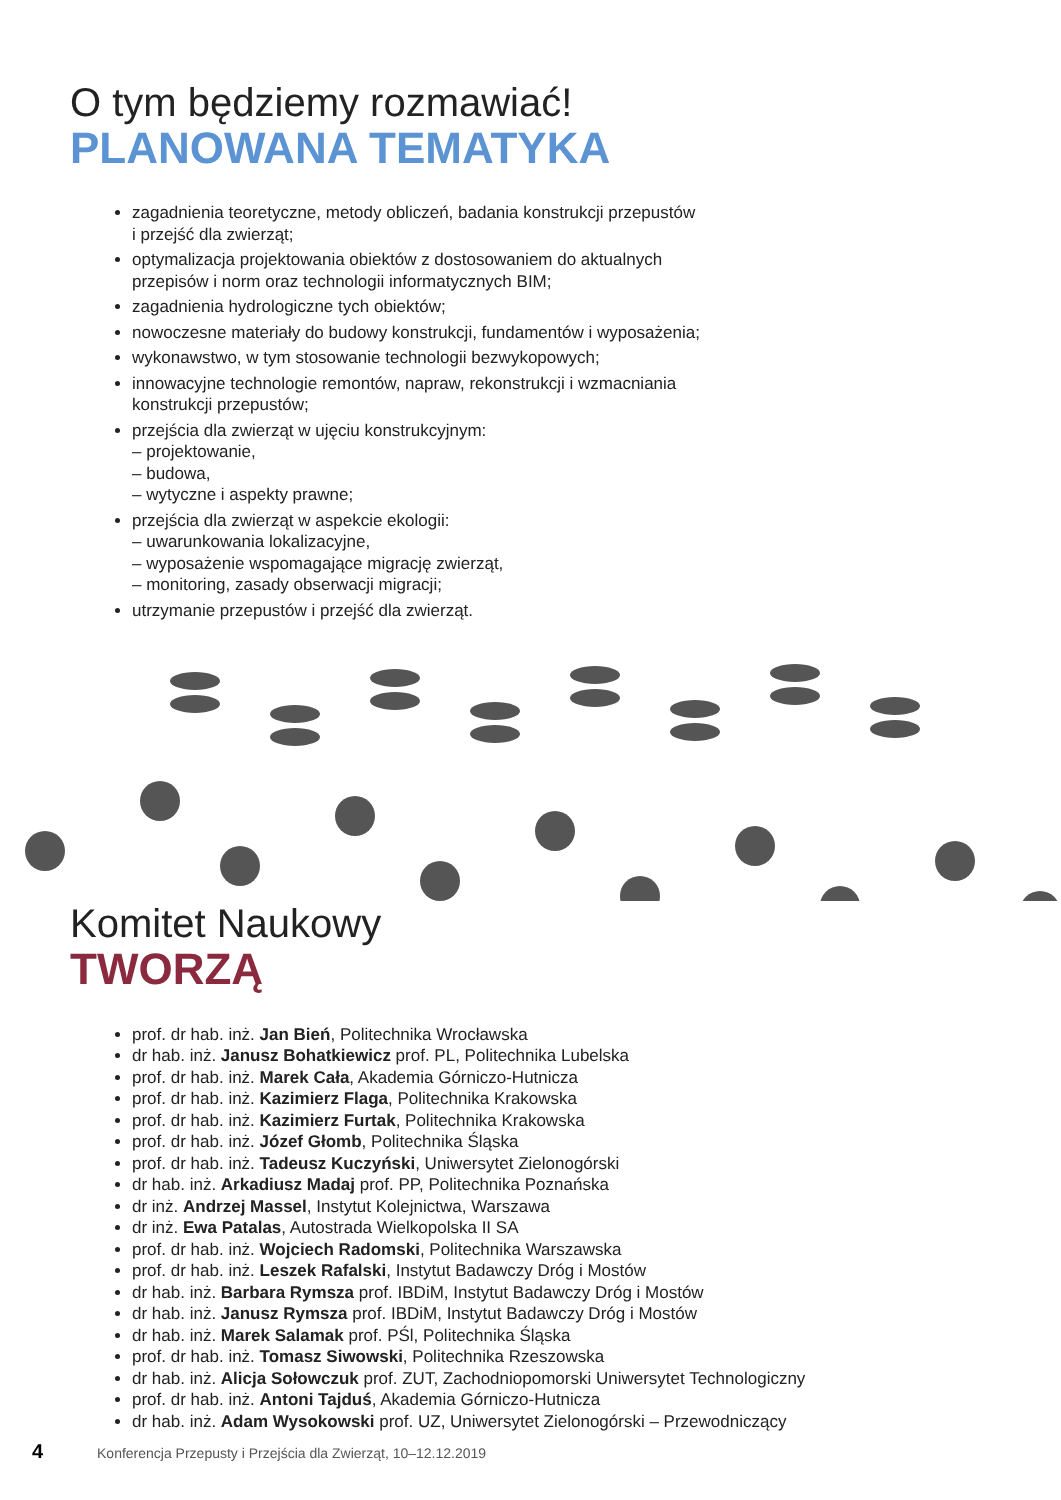O tym będziemy rozmawiać!
PLANOWANA TEMATYKA
zagadnienia teoretyczne, metody obliczeń, badania konstrukcji przepustów
i przejść dla zwierząt;
optymalizacja projektowania obiektów z dostosowaniem do aktualnych
przepisów i norm oraz technologii informatycznych BIM;
zagadnienia hydrologiczne tych obiektów;
nowoczesne materiały do budowy konstrukcji, fundamentów i wyposażenia;
wykonawstwo, w tym stosowanie technologii bezwykopowych;
innowacyjne technologie remontów, napraw, rekonstrukcji i wzmacniania
konstrukcji przepustów;
przejścia dla zwierząt w ujęciu konstrukcyjnym:
– projektowanie,
– budowa,
– wytyczne i aspekty prawne;
przejścia dla zwierząt w aspekcie ekologii:
– uwarunkowania lokalizacyjne,
– wyposażenie wspomagające migrację zwierząt,
– monitoring, zasady obserwacji migracji;
utrzymanie przepustów i przejść dla zwierząt.
Komitet Naukowy
TWORZĄ
prof. dr hab. inż. Jan Bień, Politechnika Wrocławska
dr hab. inż. Janusz Bohatkiewicz prof. PL, Politechnika Lubelska
prof. dr hab. inż. Marek Cała, Akademia Górniczo-Hutnicza
prof. dr hab. inż. Kazimierz Flaga, Politechnika Krakowska
prof. dr hab. inż. Kazimierz Furtak, Politechnika Krakowska
prof. dr hab. inż. Józef Głomb, Politechnika Śląska
prof. dr hab. inż. Tadeusz Kuczyński, Uniwersytet Zielonogórski
dr hab. inż. Arkadiusz Madaj prof. PP, Politechnika Poznańska
dr inż. Andrzej Massel, Instytut Kolejnictwa, Warszawa
dr inż. Ewa Patalas, Autostrada Wielkopolska II SA
prof. dr hab. inż. Wojciech Radomski, Politechnika Warszawska
prof. dr hab. inż. Leszek Rafalski, Instytut Badawczy Dróg i Mostów
dr hab. inż. Barbara Rymsza prof. IBDiM, Instytut Badawczy Dróg i Mostów
dr hab. inż. Janusz Rymsza prof. IBDiM, Instytut Badawczy Dróg i Mostów
dr hab. inż. Marek Salamak prof. PŚl, Politechnika Śląska
prof. dr hab. inż. Tomasz Siwowski, Politechnika Rzeszowska
dr hab. inż. Alicja Sołowczuk prof. ZUT, Zachodniopomorski Uniwersytet Technologiczny
prof. dr hab. inż. Antoni Tajduś, Akademia Górniczo-Hutnicza
dr hab. inż. Adam Wysokowski prof. UZ, Uniwersytet Zielonogórski – Przewodniczący
4 Konferencja Przepusty i Przejścia dla Zwierząt, 10–12.12.2019